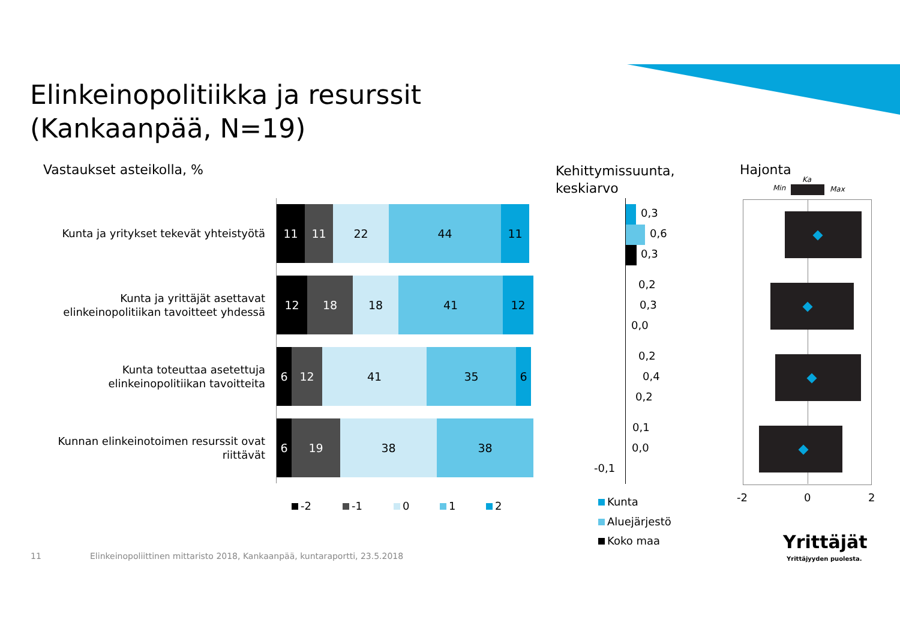Elinkeinopolitiikka ja resurssit
(Kankaanpää, N=19)
Vastaukset asteikolla, %
Kehittymissuunta,
keskiarvo
Hajonta
Kunta ja yritykset tekevät yhteistyötä
Kunta ja yrittäjät asettavat elinkeinopolitiikan tavoitteet yhdessä
Kunta toteuttaa asetettuja elinkeinopolitiikan tavoitteita
Kunnan elinkeinotoimen resurssit ovat riittävät
11 11 22 44 11
12 18 18 41 12
6 12 41 35 6
6 19 38 38
-2 -1 0 1 2
0,3
0,6
0,3
0,2
0,3
0,0
0,2
0,4
0,2
0,1
0,0
-0,1
Kunta
Aluejärjestö
Koko maa
Min
Ka
Max
-2 0 2
11
Elinkeinopoliittinen mittaristo 2018, Kankaanpää, kuntaraportti, 23.5.2018
Yrittäjät
Yrittäjyyden puolesta.